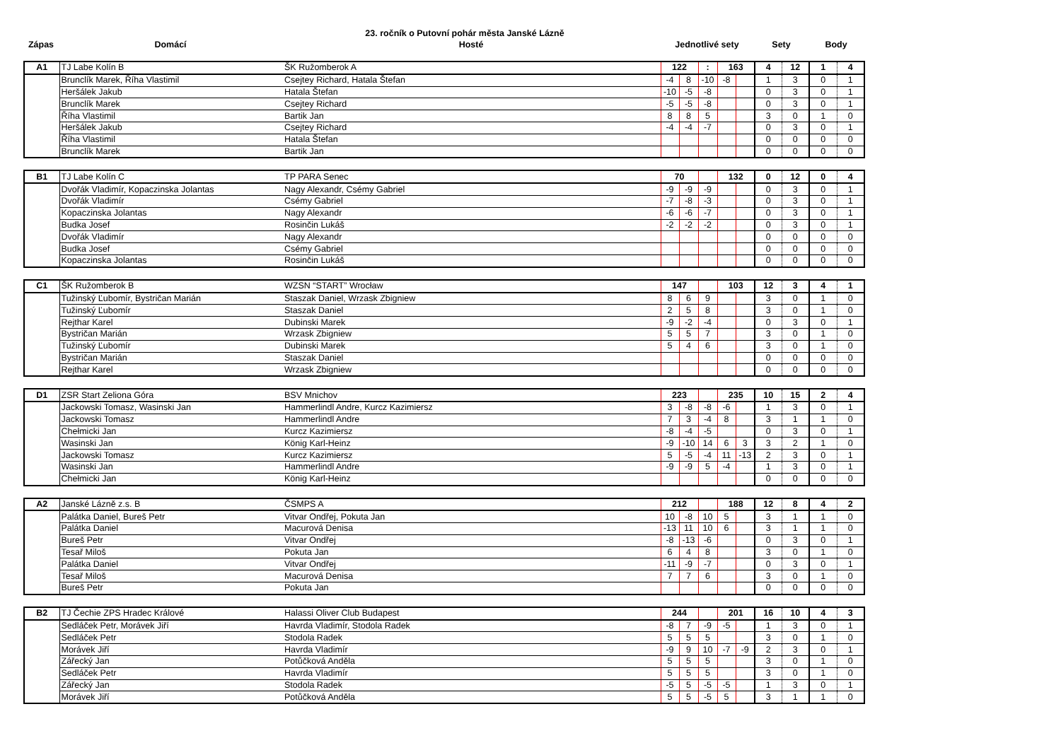23. ročník o Putovní pohár města Janské Lázně
| Zápas | Domácí | Hosté | Jednotlivé sety | Sety | Body |
| --- | --- | --- | --- | --- | --- |
| A1 | TJ Labe Kolín B | ŠK Ružomberok A | 122 | | : | 163 | | 4 | 12 | 1 | 4 |
| | Brunclík Marek, Říha Vlastimil | Csejtey Richard, Hatala Štefan | -4 | 8 | -10 | -8 | | 1 | 3 | 0 | 1 |
| | Heršálek Jakub | Hatala Štefan | -10 | -5 | -8 | | | 0 | 3 | 0 | 1 |
| | Brunclík Marek | Csejtey Richard | -5 | -5 | -8 | | | 0 | 3 | 0 | 1 |
| | Říha Vlastimil | Bartik Jan | 8 | 8 | 5 | | | 3 | 0 | 1 | 0 |
| | Heršálek Jakub | Csejtey Richard | -4 | -4 | -7 | | | 0 | 3 | 0 | 1 |
| | Říha Vlastimil | Hatala Štefan | | | | | | 0 | 0 | 0 | 0 |
| | Brunclík Marek | Bartik Jan | | | | | | 0 | 0 | 0 | 0 |
| B1 | TJ Labe Kolín C | TP PARA Senec | 70 | | | 132 | | 0 | 12 | 0 | 4 |
| | Dvořák Vladimír, Kopaczinska Jolantas | Nagy Alexandr, Csémy Gabriel | -9 | -9 | -9 | | | 0 | 3 | 0 | 1 |
| | Dvořák Vladimír | Csémy Gabriel | -7 | -8 | -3 | | | 0 | 3 | 0 | 1 |
| | Kopaczinska Jolantas | Nagy Alexandr | -6 | -6 | -7 | | | 0 | 3 | 0 | 1 |
| | Budka Josef | Rosinčin Lukáš | -2 | -2 | -2 | | | 0 | 3 | 0 | 1 |
| | Dvořák Vladimír | Nagy Alexandr | | | | | | 0 | 0 | 0 | 0 |
| | Budka Josef | Csémy Gabriel | | | | | | 0 | 0 | 0 | 0 |
| | Kopaczinska Jolantas | Rosinčin Lukáš | | | | | | 0 | 0 | 0 | 0 |
| C1 | ŠK Ružomberok B | WZSN “START” Wrocław | 147 | | | 103 | | 12 | 3 | 4 | 1 |
| | Tužinský Ľubomír, Bystričan Marián | Staszak Daniel, Wrzask Zbigniew | 8 | 6 | 9 | | | 3 | 0 | 1 | 0 |
| | Tužinský Ľubomír | Staszak Daniel | 2 | 5 | 8 | | | 3 | 0 | 1 | 0 |
| | Rejthar Karel | Dubinski Marek | -9 | -2 | -4 | | | 0 | 3 | 0 | 1 |
| | Bystričan Marián | Wrzask Zbigniew | 5 | 5 | 7 | | | 3 | 0 | 1 | 0 |
| | Tužinský Ľubomír | Dubinski Marek | 5 | 4 | 6 | | | 3 | 0 | 1 | 0 |
| | Bystričan Marián | Staszak Daniel | | | | | | 0 | 0 | 0 | 0 |
| | Rejthar Karel | Wrzask Zbigniew | | | | | | 0 | 0 | 0 | 0 |
| D1 | ZSR Start Zeliona Góra | BSV Mnichov | 223 | | | 235 | | 10 | 15 | 2 | 4 |
| | Jackowski Tomasz, Wasinski Jan | Hammerlindl Andre, Kurcz Kazimiersz | 3 | -8 | -8 | -6 | | 1 | 3 | 0 | 1 |
| | Jackowski Tomasz | Hammerlindl Andre | 7 | 3 | -4 | 8 | | 3 | 1 | 1 | 0 |
| | Chełmicki Jan | Kurcz Kazimiersz | -8 | -4 | -5 | | | 0 | 3 | 0 | 1 |
| | Wasinski Jan | König Karl-Heinz | -9 | -10 | 14 | 6 | 3 | 3 | 2 | 1 | 0 |
| | Jackowski Tomasz | Kurcz Kazimiersz | 5 | -5 | -4 | 11 | -13 | 2 | 3 | 0 | 1 |
| | Wasinski Jan | Hammerlindl Andre | -9 | -9 | 5 | -4 | | 1 | 3 | 0 | 1 |
| | Chełmicki Jan | König Karl-Heinz | | | | | | 0 | 0 | 0 | 0 |
| A2 | Janské Lázně z.s. B | ČSMPS A | 212 | | | 188 | | 12 | 8 | 4 | 2 |
| | Palátka Daniel, Bureš Petr | Vitvar Ondřej, Pokuta Jan | 10 | -8 | 10 | 5 | | 3 | 1 | 1 | 0 |
| | Palátka Daniel | Macurová Denisa | -13 | 11 | 10 | 6 | | 3 | 1 | 1 | 0 |
| | Bureš Petr | Vitvar Ondřej | -8 | -13 | -6 | | | 0 | 3 | 0 | 1 |
| | Tesař Miloš | Pokuta Jan | 6 | 4 | 8 | | | 3 | 0 | 1 | 0 |
| | Palátka Daniel | Vitvar Ondřej | -11 | -9 | -7 | | | 0 | 3 | 0 | 1 |
| | Tesař Miloš | Macurová Denisa | 7 | 7 | 6 | | | 3 | 0 | 1 | 0 |
| | Bureš Petr | Pokuta Jan | | | | | | 0 | 0 | 0 | 0 |
| B2 | TJ Čechie ZPS Hradec Králové | Halassi Oliver Club Budapest | 244 | | | 201 | | 16 | 10 | 4 | 3 |
| | Sedláček Petr, Morávek Jiří | Havrda Vladimír, Stodola Radek | -8 | 7 | -9 | -5 | | 1 | 3 | 0 | 1 |
| | Sedláček Petr | Stodola Radek | 5 | 5 | 5 | | | 3 | 0 | 1 | 0 |
| | Morávek Jiří | Havrda Vladimír | -9 | 9 | 10 | -7 | -9 | 2 | 3 | 0 | 1 |
| | Zářecký Jan | Potůčková Anděla | 5 | 5 | 5 | | | 3 | 0 | 1 | 0 |
| | Sedláček Petr | Havrda Vladimír | 5 | 5 | 5 | | | 3 | 0 | 1 | 0 |
| | Zářecký Jan | Stodola Radek | -5 | 5 | -5 | -5 | | 1 | 3 | 0 | 1 |
| | Morávek Jiří | Potůčková Anděla | 5 | 5 | -5 | 5 | | 3 | 1 | 1 | 0 |